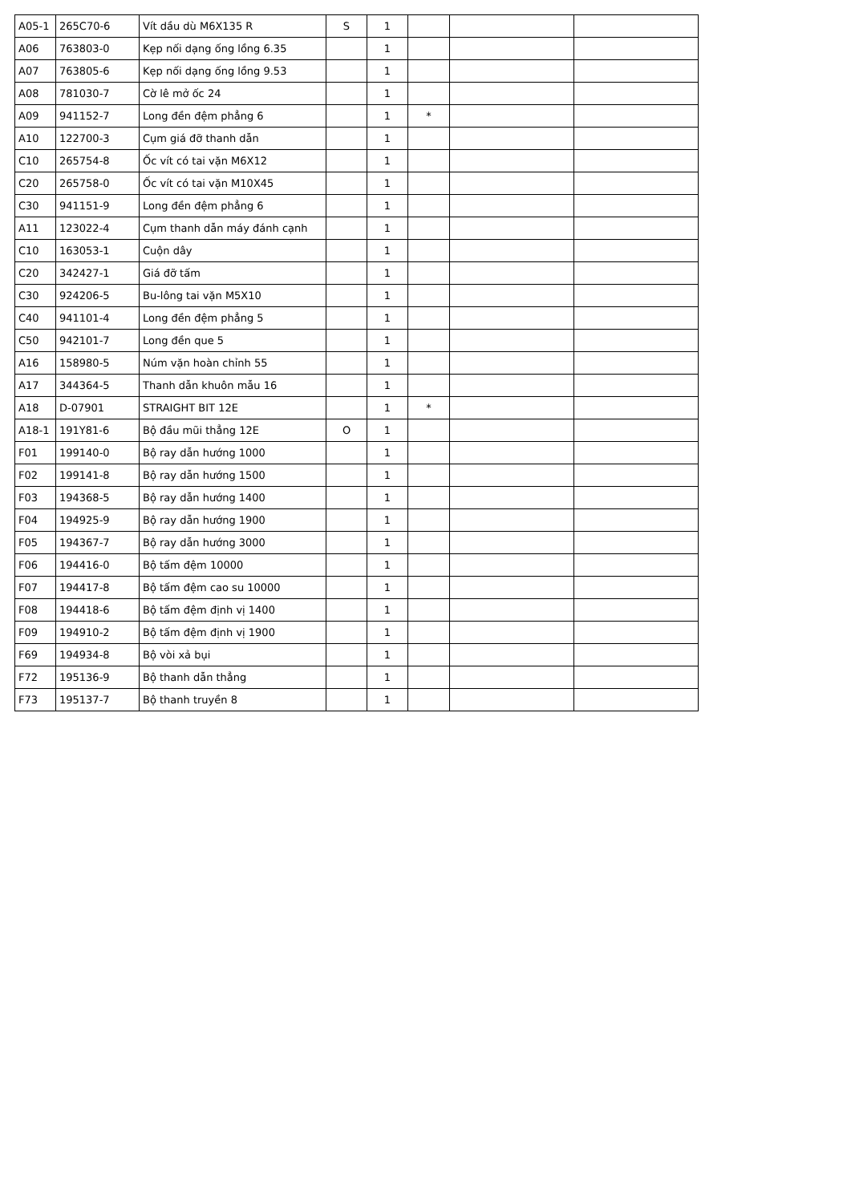| A05-1 | 265C70-6 | Vít dầu dù M6X135 R | S | 1 | | | |
| A06 | 763803-0 | Kẹp nối dạng ống lồng 6.35 | | 1 | | | |
| A07 | 763805-6 | Kẹp nối dạng ống lồng 9.53 | | 1 | | | |
| A08 | 781030-7 | Cờ lê mở ốc 24 | | 1 | | | |
| A09 | 941152-7 | Long đền đệm phẳng 6 | | 1 | * | | |
| A10 | 122700-3 | Cụm giá đỡ thanh dẫn | | 1 | | | |
| C10 | 265754-8 | Ốc vít có tai vặn M6X12 | | 1 | | | |
| C20 | 265758-0 | Ốc vít có tai vặn M10X45 | | 1 | | | |
| C30 | 941151-9 | Long đền đệm phẳng 6 | | 1 | | | |
| A11 | 123022-4 | Cụm thanh dẫn máy đánh cạnh | | 1 | | | |
| C10 | 163053-1 | Cuộn dây | | 1 | | | |
| C20 | 342427-1 | Giá đỡ tấm | | 1 | | | |
| C30 | 924206-5 | Bu-lông tai vặn M5X10 | | 1 | | | |
| C40 | 941101-4 | Long đền đệm phẳng 5 | | 1 | | | |
| C50 | 942101-7 | Long đền que 5 | | 1 | | | |
| A16 | 158980-5 | Núm vặn hoàn chỉnh 55 | | 1 | | | |
| A17 | 344364-5 | Thanh dẫn khuôn mẫu 16 | | 1 | | | |
| A18 | D-07901 | STRAIGHT BIT 12E | | 1 | * | | |
| A18-1 | 191Y81-6 | Bộ đầu mũi thẳng 12E | O | 1 | | | |
| F01 | 199140-0 | Bộ ray dẫn hướng 1000 | | 1 | | | |
| F02 | 199141-8 | Bộ ray dẫn hướng 1500 | | 1 | | | |
| F03 | 194368-5 | Bộ ray dẫn hướng 1400 | | 1 | | | |
| F04 | 194925-9 | Bộ ray dẫn hướng 1900 | | 1 | | | |
| F05 | 194367-7 | Bộ ray dẫn hướng 3000 | | 1 | | | |
| F06 | 194416-0 | Bộ tấm đệm 10000 | | 1 | | | |
| F07 | 194417-8 | Bộ tấm đệm cao su 10000 | | 1 | | | |
| F08 | 194418-6 | Bộ tấm đệm định vị 1400 | | 1 | | | |
| F09 | 194910-2 | Bộ tấm đệm định vị 1900 | | 1 | | | |
| F69 | 194934-8 | Bộ vòi xả bụi | | 1 | | | |
| F72 | 195136-9 | Bộ thanh dẫn thẳng | | 1 | | | |
| F73 | 195137-7 | Bộ thanh truyền 8 | | 1 | | | |